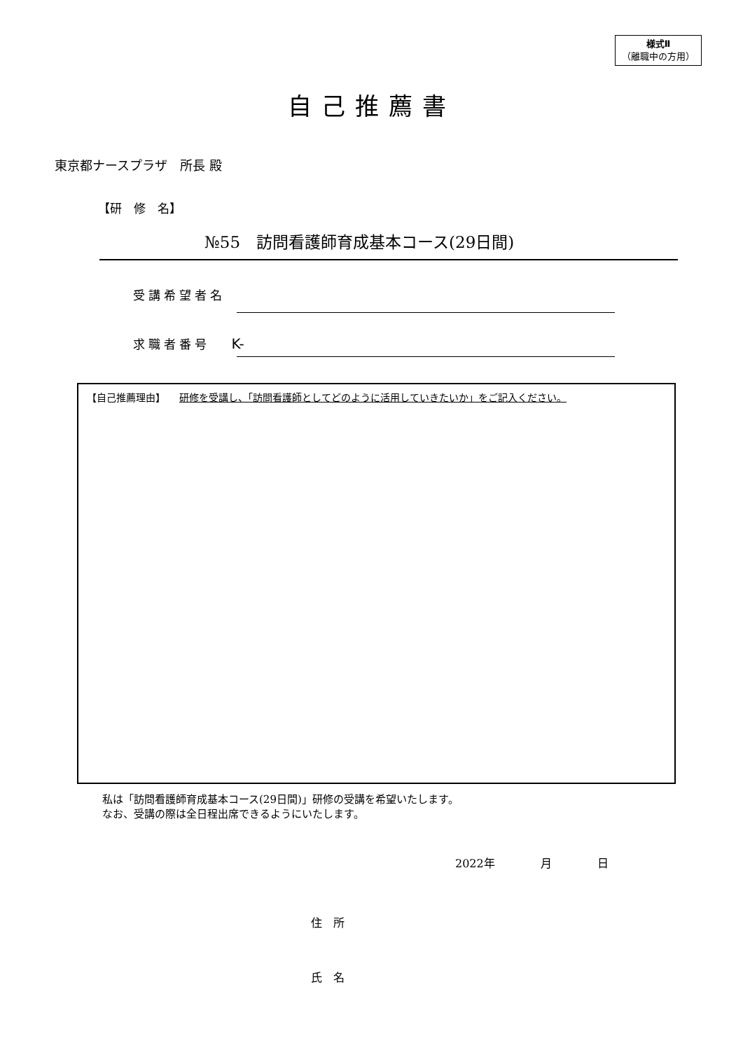様式Ⅱ
（離職中の方用）
自己推薦書
東京都ナースプラザ　所長 殿
【研　修　名】
№55　訪問看護師育成基本コース(29日間)
受講希望者名
求職者番号 K-
【自己推薦理由】 研修を受講し、「訪問看護師としてどのように活用していきたいか」をご記入ください。
私は「訪問看護師育成基本コース(29日間)」研修の受講を希望いたします。
なお、受講の際は全日程出席できるようにいたします。
2022年 月 日
住　所
氏　名